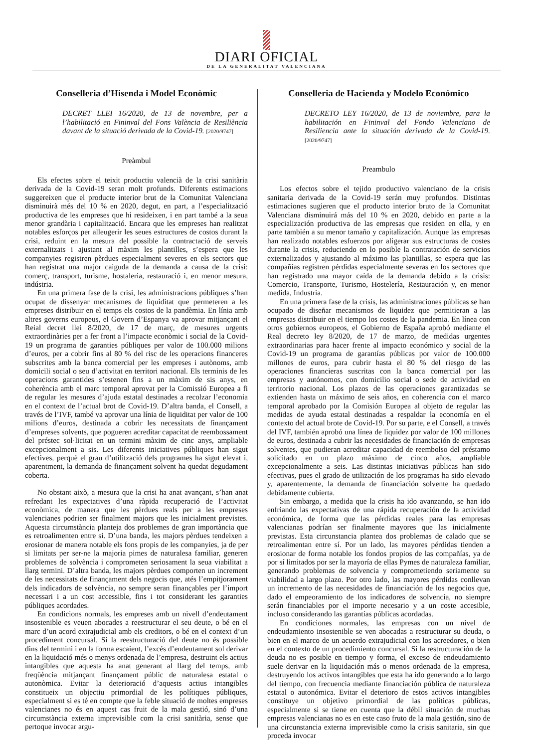DIARI OFICIAL
DE LA GENERALITAT VALENCIANA
Conselleria d’Hisenda i Model Econòmic
DECRET LLEI 16/2020, de 13 de novembre, per a l’habilitació en Fininval del Fons València de Resiliència davant de la situació derivada de la Covid-19. [2020/9747]
Preàmbul
Els efectes sobre el teixit productiu valencià de la crisi sanitària derivada de la Covid-19 seran molt profunds. Diferents estimacions suggereixen que el producte interior brut de la Comunitat Valenciana disminuirà més del 10 % en 2020, degut, en part, a l’especialització productiva de les empreses que hi resideixen, i en part també a la seua menor grandària i capitalització. Encara que les empreses han realitzat notables esforços per alleugerir les seues estructures de costos durant la crisi, reduint en la mesura del possible la contractació de serveis externalitzats i ajustant al màxim les plantilles, s’espera que les companyies registren pèrdues especialment severes en els sectors que han registrat una major caiguda de la demanda a causa de la crisi: comerç, transport, turisme, hostaleria, restauració i, en menor mesura, indústria.
En una primera fase de la crisi, les administracions públiques s’han ocupat de dissenyar mecanismes de liquiditat que permeteren a les empreses distribuir en el temps els costos de la pandèmia. En línia amb altres governs europeus, el Govern d’Espanya va aprovar mitjançant el Reial decret llei 8/2020, de 17 de març, de mesures urgents extraordinàries per a fer front a l’impacte econòmic i social de la Covid-19 un programa de garanties públiques per valor de 100.000 milions d’euros, per a cobrir fins al 80 % del risc de les operacions financeres subscrites amb la banca comercial per les empreses i autònoms, amb domicili social o seu d’activitat en territori nacional. Els terminis de les operacions garantides s’estenen fins a un màxim de sis anys, en coherència amb el marc temporal aprovat per la Comissió Europea a fi de regular les mesures d’ajuda estatal destinades a recolzar l’economia en el context de l’actual brot de Covid-19. D’altra banda, el Consell, a través de l’IVF, també va aprovar una línia de liquiditat per valor de 100 milions d’euros, destinada a cobrir les necessitats de finançament d’empreses solvents, que pogueren acreditar capacitat de reembossament del préstec sol·licitat en un termini màxim de cinc anys, ampliable excepcionalment a sis. Les diferents iniciatives públiques han sigut efectives, perquè el grau d’utilització dels programes ha sigut elevat i, aparentment, la demanda de finançament solvent ha quedat degudament coberta.
No obstant això, a mesura que la crisi ha anat avançant, s’han anat refredant les expectatives d’una ràpida recuperació de l’activitat econòmica, de manera que les pèrdues reals per a les empreses valencianes podrien ser finalment majors que les inicialment previstes. Aquesta circumstància planteja dos problemes de gran importància que es retroalimenten entre si. D’una banda, les majors pèrdues tendeixen a erosionar de manera notable els fons propis de les companyies, ja de per si limitats per ser-ne la majoria pimes de naturalesa familiar, generen problemes de solvència i comprometen seriosament la seua viabilitat a llarg termini. D’altra banda, les majors pèrdues comporten un increment de les necessitats de finançament dels negocis que, atés l’empitjorament dels indicadors de solvència, no sempre seran finançables per l’import necessari i a un cost accessible, fins i tot considerant les garanties públiques acordades.
En condicions normals, les empreses amb un nivell d’endeutament insostenible es veuen abocades a reestructurar el seu deute, o bé en el marc d’un acord extrajudicial amb els creditors, o bé en el context d’un procediment concursal. Si la reestructuració del deute no és possible dins del termini i en la forma escaient, l’excés d’endeutament sol derivar en la liquidació més o menys ordenada de l’empresa, destruint els actius intangibles que aquesta ha anat generant al llarg del temps, amb freqüència mitjançant finançament públic de naturalesa estatal o autonòmica. Evitar la deterioració d’aquests actius intangibles constitueix un objectiu primordial de les polítiques públiques, especialment si es té en compte que la feble situació de moltes empreses valencianes no és en aquest cas fruit de la mala gestió, sinó d’una circumstància externa imprevisible com la crisi sanitària, sense que pertoque invocar argu-
Conselleria de Hacienda y Modelo Económico
DECRETO LEY 16/2020, de 13 de noviembre, para la habilitación en Fininval del Fondo Valenciano de Resiliencia ante la situación derivada de la Covid-19. [2020/9747]
Preambulo
Los efectos sobre el tejido productivo valenciano de la crisis sanitaria derivada de la Covid-19 serán muy profundos. Distintas estimaciones sugieren que el producto interior bruto de la Comunitat Valenciana disminuirá más del 10 % en 2020, debido en parte a la especialización productiva de las empresas que residen en ella, y en parte también a su menor tamaño y capitalización. Aunque las empresas han realizado notables esfuerzos por aligerar sus estructuras de costes durante la crisis, reduciendo en lo posible la contratación de servicios externalizados y ajustando al máximo las plantillas, se espera que las compañías registren pérdidas especialmente severas en los sectores que han registrado una mayor caída de la demanda debido a la crisis: Comercio, Transporte, Turismo, Hostelería, Restauración y, en menor medida, Industria.
En una primera fase de la crisis, las administraciones públicas se han ocupado de diseñar mecanismos de liquidez que permitieran a las empresas distribuir en el tiempo los costes de la pandemia. En línea con otros gobiernos europeos, el Gobierno de España aprobó mediante el Real decreto ley 8/2020, de 17 de marzo, de medidas urgentes extraordinarias para hacer frente al impacto económico y social de la Covid-19 un programa de garantías públicas por valor de 100.000 millones de euros, para cubrir hasta el 80 % del riesgo de las operaciones financieras suscritas con la banca comercial por las empresas y autónomos, con domicilio social o sede de actividad en territorio nacional. Los plazos de las operaciones garantizadas se extienden hasta un máximo de seis años, en coherencia con el marco temporal aprobado por la Comisión Europea al objeto de regular las medidas de ayuda estatal destinadas a respaldar la economía en el contexto del actual brote de Covid-19. Por su parte, e el Consell, a través del IVF, también aprobó una línea de liquidez por valor de 100 millones de euros, destinada a cubrir las necesidades de financiación de empresas solventes, que pudieran acreditar capacidad de reembolso del préstamo solicitado en un plazo máximo de cinco años, ampliable excepcionalmente a seis. Las distintas iniciativas públicas han sido efectivas, pues el grado de utilización de los programas ha sido elevado y, aparentemente, la demanda de financiación solvente ha quedado debidamente cubierta.
Sin embargo, a medida que la crisis ha ido avanzando, se han ido enfriando las expectativas de una rápida recuperación de la actividad económica, de forma que las pérdidas reales para las empresas valencianas podrían ser finalmente mayores que las inicialmente previstas. Esta circunstancia plantea dos problemas de calado que se retroalimentan entre sí. Por un lado, las mayores pérdidas tienden a erosionar de forma notable los fondos propios de las compañías, ya de por sí limitados por ser la mayoría de ellas Pymes de naturaleza familiar, generando problemas de solvencia y comprometiendo seriamente su viabilidad a largo plazo. Por otro lado, las mayores pérdidas conllevan un incremento de las necesidades de financiación de los negocios que, dado el empeoramiento de los indicadores de solvencia, no siempre serán financiables por el importe necesario y a un coste accesible, incluso considerando las garantías públicas acordadas.
En condiciones normales, las empresas con un nivel de endeudamiento insostenible se ven abocadas a restructurar su deuda, o bien en el marco de un acuerdo extrajudicial con los acreedores, o bien en el contexto de un procedimiento concursal. Si la restructuración de la deuda no es posible en tiempo y forma, el exceso de endeudamiento suele derivar en la liquidación más o menos ordenada de la empresa, destruyendo los activos intangibles que esta ha ido generando a lo largo del tiempo, con frecuencia mediante financiación pública de naturaleza estatal o autonómica. Evitar el deterioro de estos activos intangibles constituye un objetivo primordial de las políticas públicas, especialmente si se tiene en cuenta que la débil situación de muchas empresas valencianas no es en este caso fruto de la mala gestión, sino de una circunstancia externa imprevisible como la crisis sanitaria, sin que proceda invocar